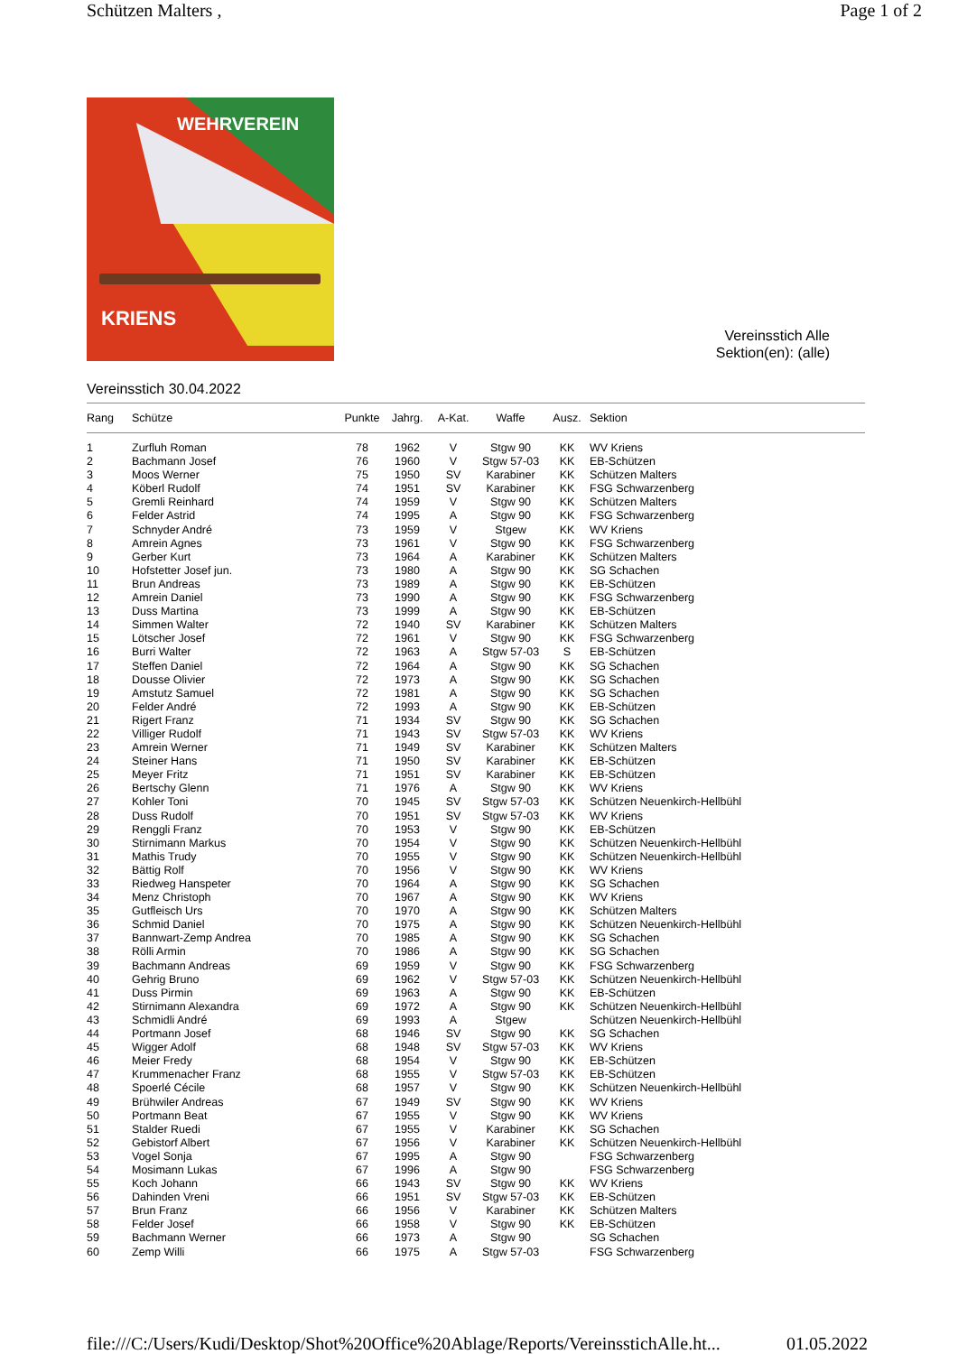Schützen Malters , Page 1 of 2
WEHRVEREIN
KRIENS
Vereinsstich Alle
Sektion(en): (alle)
Vereinsstich 30.04.2022
| Rang | Schütze | Punkte | Jahrg. | A-Kat. | Waffe | Ausz. | Sektion |
| --- | --- | --- | --- | --- | --- | --- | --- |
| 1 | Zurfluh Roman | 78 | 1962 | V | Stgw 90 | KK | WV Kriens |
| 2 | Bachmann Josef | 76 | 1960 | V | Stgw 57-03 | KK | EB-Schützen |
| 3 | Moos Werner | 75 | 1950 | SV | Karabiner | KK | Schützen Malters |
| 4 | Köberl Rudolf | 74 | 1951 | SV | Karabiner | KK | FSG Schwarzenberg |
| 5 | Gremli Reinhard | 74 | 1959 | V | Stgw 90 | KK | Schützen Malters |
| 6 | Felder Astrid | 74 | 1995 | A | Stgw 90 | KK | FSG Schwarzenberg |
| 7 | Schnyder André | 73 | 1959 | V | Stgew | KK | WV Kriens |
| 8 | Amrein Agnes | 73 | 1961 | V | Stgw 90 | KK | FSG Schwarzenberg |
| 9 | Gerber Kurt | 73 | 1964 | A | Karabiner | KK | Schützen Malters |
| 10 | Hofstetter Josef jun. | 73 | 1980 | A | Stgw 90 | KK | SG Schachen |
| 11 | Brun Andreas | 73 | 1989 | A | Stgw 90 | KK | EB-Schützen |
| 12 | Amrein Daniel | 73 | 1990 | A | Stgw 90 | KK | FSG Schwarzenberg |
| 13 | Duss Martina | 73 | 1999 | A | Stgw 90 | KK | EB-Schützen |
| 14 | Simmen Walter | 72 | 1940 | SV | Karabiner | KK | Schützen Malters |
| 15 | Lötscher Josef | 72 | 1961 | V | Stgw 90 | KK | FSG Schwarzenberg |
| 16 | Burri Walter | 72 | 1963 | A | Stgw 57-03 | S | EB-Schützen |
| 17 | Steffen Daniel | 72 | 1964 | A | Stgw 90 | KK | SG Schachen |
| 18 | Dousse Olivier | 72 | 1973 | A | Stgw 90 | KK | SG Schachen |
| 19 | Amstutz Samuel | 72 | 1981 | A | Stgw 90 | KK | SG Schachen |
| 20 | Felder André | 72 | 1993 | A | Stgw 90 | KK | EB-Schützen |
| 21 | Rigert Franz | 71 | 1934 | SV | Stgw 90 | KK | SG Schachen |
| 22 | Villiger Rudolf | 71 | 1943 | SV | Stgw 57-03 | KK | WV Kriens |
| 23 | Amrein Werner | 71 | 1949 | SV | Karabiner | KK | Schützen Malters |
| 24 | Steiner Hans | 71 | 1950 | SV | Karabiner | KK | EB-Schützen |
| 25 | Meyer Fritz | 71 | 1951 | SV | Karabiner | KK | EB-Schützen |
| 26 | Bertschy Glenn | 71 | 1976 | A | Stgw 90 | KK | WV Kriens |
| 27 | Kohler Toni | 70 | 1945 | SV | Stgw 57-03 | KK | Schützen Neuenkirch-Hellbühl |
| 28 | Duss Rudolf | 70 | 1951 | SV | Stgw 57-03 | KK | WV Kriens |
| 29 | Renggli Franz | 70 | 1953 | V | Stgw 90 | KK | EB-Schützen |
| 30 | Stirnimann Markus | 70 | 1954 | V | Stgw 90 | KK | Schützen Neuenkirch-Hellbühl |
| 31 | Mathis Trudy | 70 | 1955 | V | Stgw 90 | KK | Schützen Neuenkirch-Hellbühl |
| 32 | Bättig Rolf | 70 | 1956 | V | Stgw 90 | KK | WV Kriens |
| 33 | Riedweg Hanspeter | 70 | 1964 | A | Stgw 90 | KK | SG Schachen |
| 34 | Menz Christoph | 70 | 1967 | A | Stgw 90 | KK | WV Kriens |
| 35 | Gutfleisch Urs | 70 | 1970 | A | Stgw 90 | KK | Schützen Malters |
| 36 | Schmid Daniel | 70 | 1975 | A | Stgw 90 | KK | Schützen Neuenkirch-Hellbühl |
| 37 | Bannwart-Zemp Andrea | 70 | 1985 | A | Stgw 90 | KK | SG Schachen |
| 38 | Rölli Armin | 70 | 1986 | A | Stgw 90 | KK | SG Schachen |
| 39 | Bachmann Andreas | 69 | 1959 | V | Stgw 90 | KK | FSG Schwarzenberg |
| 40 | Gehrig Bruno | 69 | 1962 | V | Stgw 57-03 | KK | Schützen Neuenkirch-Hellbühl |
| 41 | Duss Pirmin | 69 | 1963 | A | Stgw 90 | KK | EB-Schützen |
| 42 | Stirnimann Alexandra | 69 | 1972 | A | Stgw 90 | KK | Schützen Neuenkirch-Hellbühl |
| 43 | Schmidli André | 69 | 1993 | A | Stgew | | Schützen Neuenkirch-Hellbühl |
| 44 | Portmann Josef | 68 | 1946 | SV | Stgw 90 | KK | SG Schachen |
| 45 | Wigger Adolf | 68 | 1948 | SV | Stgw 57-03 | KK | WV Kriens |
| 46 | Meier Fredy | 68 | 1954 | V | Stgw 90 | KK | EB-Schützen |
| 47 | Krummenacher Franz | 68 | 1955 | V | Stgw 57-03 | KK | EB-Schützen |
| 48 | Spoerlé Cécile | 68 | 1957 | V | Stgw 90 | KK | Schützen Neuenkirch-Hellbühl |
| 49 | Brühwiler Andreas | 67 | 1949 | SV | Stgw 90 | KK | WV Kriens |
| 50 | Portmann Beat | 67 | 1955 | V | Stgw 90 | KK | WV Kriens |
| 51 | Stalder Ruedi | 67 | 1955 | V | Karabiner | KK | SG Schachen |
| 52 | Gebistorf Albert | 67 | 1956 | V | Karabiner | KK | Schützen Neuenkirch-Hellbühl |
| 53 | Vogel Sonja | 67 | 1995 | A | Stgw 90 | | FSG Schwarzenberg |
| 54 | Mosimann Lukas | 67 | 1996 | A | Stgw 90 | | FSG Schwarzenberg |
| 55 | Koch Johann | 66 | 1943 | SV | Stgw 90 | KK | WV Kriens |
| 56 | Dahinden Vreni | 66 | 1951 | SV | Stgw 57-03 | KK | EB-Schützen |
| 57 | Brun Franz | 66 | 1956 | V | Karabiner | KK | Schützen Malters |
| 58 | Felder Josef | 66 | 1958 | V | Stgw 90 | KK | EB-Schützen |
| 59 | Bachmann Werner | 66 | 1973 | A | Stgw 90 | | SG Schachen |
| 60 | Zemp Willi | 66 | 1975 | A | Stgw 57-03 | | FSG Schwarzenberg |
file:///C:/Users/Kudi/Desktop/Shot%20Office%20Ablage/Reports/VereinsstichAlle.ht... 01.05.2022